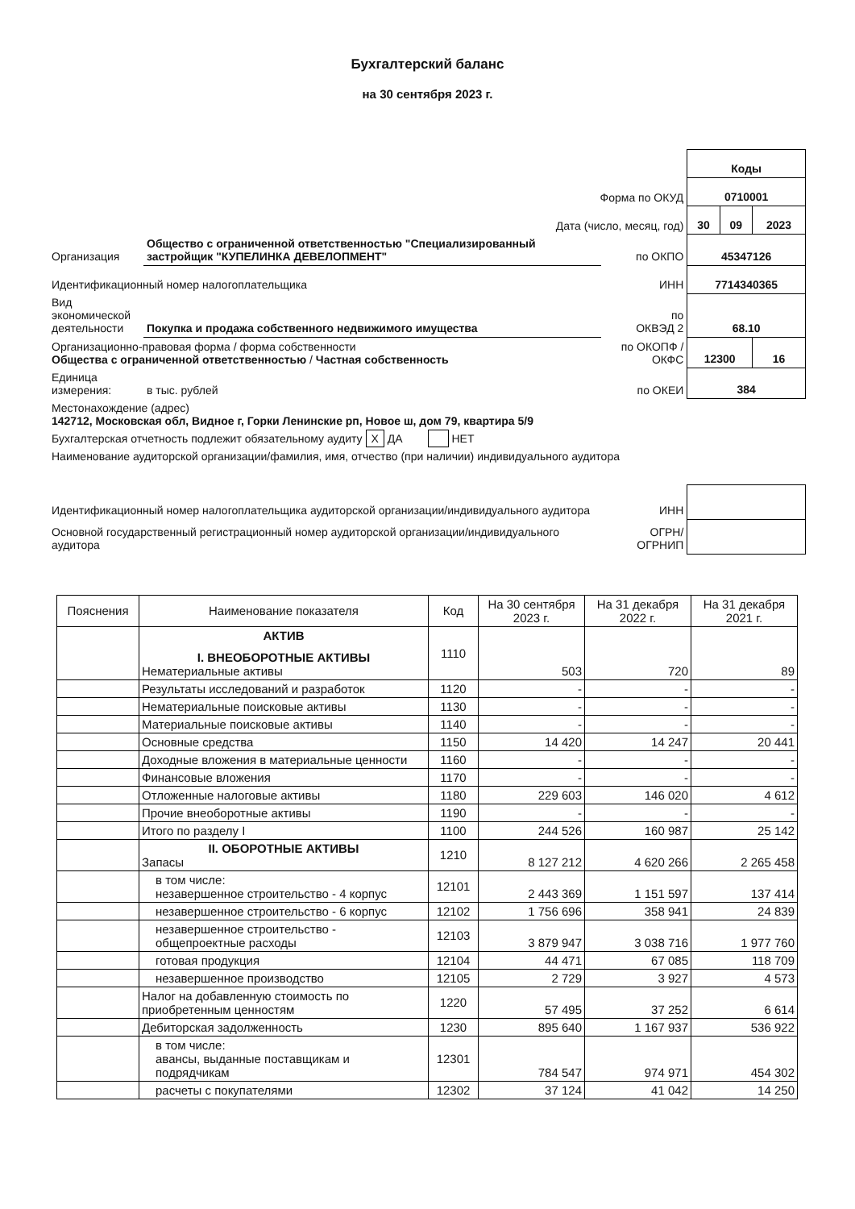Бухгалтерский баланс
на 30 сентября 2023 г.
| | | | Коды | | |
| Форма по ОКУД | | | 0710001 | | |
| Дата (число, месяц, год) | | | 30 | 09 | 2023 |
| Организация | Общество с ограниченной ответственностью "Специализированный застройщик "КУПЕЛИНКА ДЕВЕЛОПМЕНТ" | по ОКПО | 45347126 | | |
| Идентификационный номер налогоплательщика | | ИНН | 7714340365 | | |
| Вид экономической деятельности | Покупка и продажа собственного недвижимого имущества | по ОКВЭД 2 | 68.10 | | |
| Организационно-правовая форма / форма собственности Общества с ограниченной ответственностью / Частная собственность | | по ОКОПФ / ОКФС | 12300 | | 16 |
| Единица измерения: | в тыс. рублей | по ОКЕИ | 384 | | |
| Местонахождение (адрес) 142712, Московская обл, Видное г, Горки Ленинские рп, Новое ш, дом 79, квартира 5/9 | | | | | |
| Бухгалтерская отчетность подлежит обязательному аудиту X ДА НЕТ | | | | | |
| Наименование аудиторской организации/фамилия, имя, отчество (при наличии) индивидуального аудитора | | | | | |
| Идентификационный номер налогоплательщика аудиторской организации/индивидуального аудитора | | ИНН | | | |
| Основной государственный регистрационный номер аудиторской организации/индивидуального аудитора | | ОГРН/ ОГРНИП | | | |
| Пояснения | Наименование показателя | Код | На 30 сентября 2023 г. | На 31 декабря 2022 г. | На 31 декабря 2021 г. |
| --- | --- | --- | --- | --- | --- |
| | АКТИВ I. ВНЕОБОРОТНЫЕ АКТИВЫ Нематериальные активы | 1110 | 503 | 720 | 89 |
| | Результаты исследований и разработок | 1120 | - | - | - |
| | Нематериальные поисковые активы | 1130 | - | - | - |
| | Материальные поисковые активы | 1140 | - | - | - |
| | Основные средства | 1150 | 14 420 | 14 247 | 20 441 |
| | Доходные вложения в материальные ценности | 1160 | - | - | - |
| | Финансовые вложения | 1170 | - | - | - |
| | Отложенные налоговые активы | 1180 | 229 603 | 146 020 | 4 612 |
| | Прочие внеоборотные активы | 1190 | - | - | - |
| | Итого по разделу I | 1100 | 244 526 | 160 987 | 25 142 |
| | II. ОБОРОТНЫЕ АКТИВЫ Запасы | 1210 | 8 127 212 | 4 620 266 | 2 265 458 |
| | в том числе: незавершенное строительство - 4 корпус | 12101 | 2 443 369 | 1 151 597 | 137 414 |
| | незавершенное строительство - 6 корпус | 12102 | 1 756 696 | 358 941 | 24 839 |
| | незавершенное строительство - общепроектные расходы | 12103 | 3 879 947 | 3 038 716 | 1 977 760 |
| | готовая продукция | 12104 | 44 471 | 67 085 | 118 709 |
| | незавершенное производство | 12105 | 2 729 | 3 927 | 4 573 |
| | Налог на добавленную стоимость по приобретенным ценностям | 1220 | 57 495 | 37 252 | 6 614 |
| | Дебиторская задолженность | 1230 | 895 640 | 1 167 937 | 536 922 |
| | в том числе: авансы, выданные поставщикам и подрядчикам | 12301 | 784 547 | 974 971 | 454 302 |
| | расчеты с покупателями | 12302 | 37 124 | 41 042 | 14 250 |